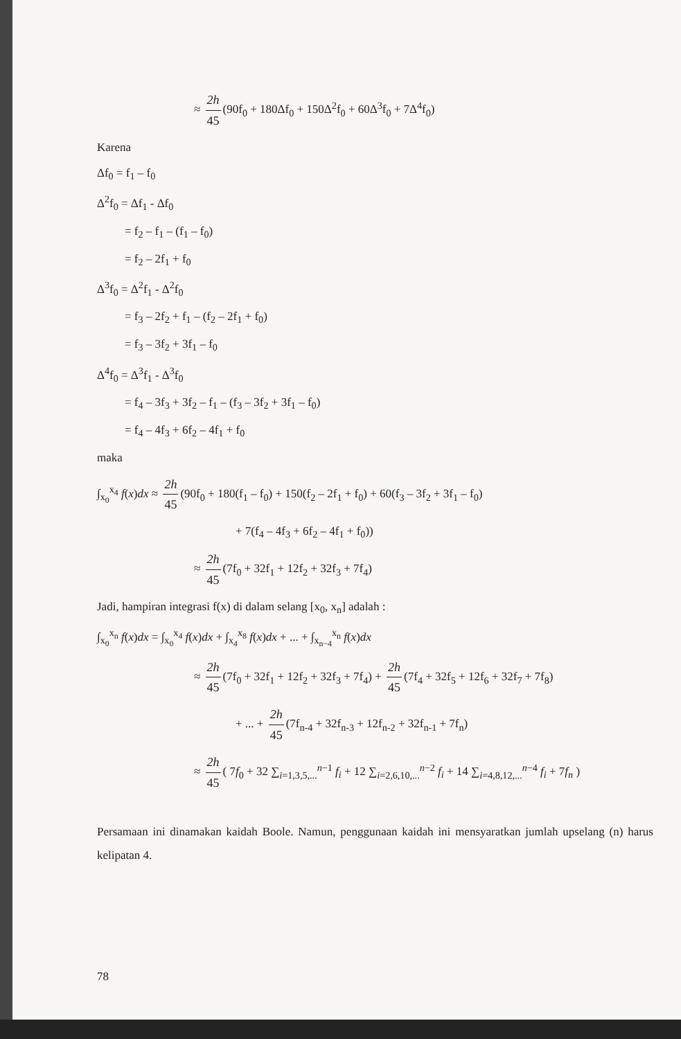≈ 2h 45 (90f<sub>0</sub> + 180Δf<sub>0</sub> + 150Δ<sup>2</sup>f<sub>0</sub> + 60Δ<sup>3</sup>f<sub>0</sub> + 7Δ<sup>4</sup>f<sub>0</sub>)
Karena
Δf<sub>0</sub> = f<sub>1</sub> – f<sub>0</sub>
Δ<sup>2</sup>f<sub>0</sub> = Δf<sub>1</sub> - Δf<sub>0</sub>
= f<sub>2</sub> – f<sub>1</sub> – (f<sub>1</sub> – f<sub>0</sub>)
= f<sub>2</sub> – 2f<sub>1</sub> + f<sub>0</sub>
Δ<sup>3</sup>f<sub>0</sub> = Δ<sup>2</sup>f<sub>1</sub> - Δ<sup>2</sup>f<sub>0</sub>
= f<sub>3</sub> – 2f<sub>2</sub> + f<sub>1</sub> – (f<sub>2</sub> – 2f<sub>1</sub> + f<sub>0</sub>)
= f<sub>3</sub> – 3f<sub>2</sub> + 3f<sub>1</sub> – f<sub>0</sub>
Δ<sup>4</sup>f<sub>0</sub> = Δ<sup>3</sup>f<sub>1</sub> - Δ<sup>3</sup>f<sub>0</sub>
= f<sub>4</sub> – 3f<sub>3</sub> + 3f<sub>2</sub> – f<sub>1</sub> – (f<sub>3</sub> – 3f<sub>2</sub> + 3f<sub>1</sub> – f<sub>0</sub>)
= f<sub>4</sub> – 4f<sub>3</sub> + 6f<sub>2</sub> – 4f<sub>1</sub> + f<sub>0</sub>
maka
∫<sub>x<sub>0</sub></sub><sup>x<sub>4</sub></sup> f(x)dx ≈ 2h 45 (90f<sub>0</sub> + 180(f<sub>1</sub> – f<sub>0</sub>) + 150(f<sub>2</sub> – 2f<sub>1</sub> + f<sub>0</sub>) + 60(f<sub>3</sub> – 3f<sub>2</sub> + 3f<sub>1</sub> – f<sub>0</sub>)
+ 7(f<sub>4</sub> – 4f<sub>3</sub> + 6f<sub>2</sub> – 4f<sub>1</sub> + f<sub>0</sub>))
≈ 2h 45 (7f<sub>0</sub> + 32f<sub>1</sub> + 12f<sub>2</sub> + 32f<sub>3</sub> + 7f<sub>4</sub>)
Jadi, hampiran integrasi f(x) di dalam selang [x<sub>0</sub>, x<sub>n</sub>] adalah :
∫<sub>x<sub>0</sub></sub><sup>x<sub>n</sub></sup> f(x)dx = ∫<sub>x<sub>0</sub></sub><sup>x<sub>4</sub></sup> f(x)dx + ∫<sub>x<sub>4</sub></sub><sup>x<sub>8</sub></sup> f(x)dx + ... + ∫<sub>x<sub>n−4</sub></sub><sup>x<sub>n</sub></sup> f(x)dx
≈ 2h 45 (7f<sub>0</sub> + 32f<sub>1</sub> + 12f<sub>2</sub> + 32f<sub>3</sub> + 7f<sub>4</sub>) + 2h 45 (7f<sub>4</sub> + 32f<sub>5</sub> + 12f<sub>6</sub> + 32f<sub>7</sub> + 7f<sub>8</sub>)
+ ... + 2h 45 (7f<sub>n-4</sub> + 32f<sub>n-3</sub> + 12f<sub>n-2</sub> + 32f<sub>n-1</sub> + 7f<sub>n</sub>)
≈ 2h 45 ( 7f<sub>0</sub> + 32 ∑<sub>i=1,3,5,...</sub><sup>n−1</sup> f<sub>i</sub> + 12 ∑<sub>i=2,6,10,...</sub><sup>n−2</sup> f<sub>i</sub> + 14 ∑<sub>i=4,8,12,...</sub><sup>n−4</sup> f<sub>i</sub> + 7f<sub>n</sub> )
Persamaan ini dinamakan kaidah Boole. Namun, penggunaan kaidah ini mensyaratkan jumlah upselang (n) harus kelipatan 4.
78